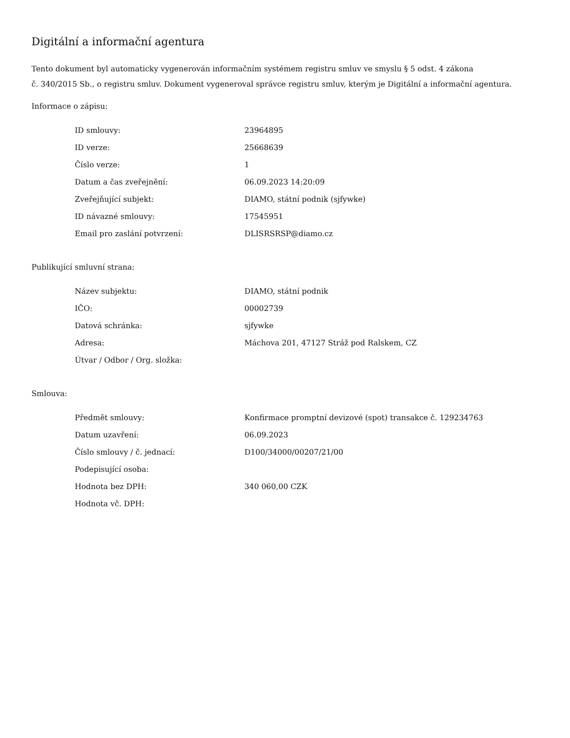Digitální a informační agentura
Tento dokument byl automaticky vygenerován informačním systémem registru smluv ve smyslu § 5 odst. 4 zákona
č. 340/2015 Sb., o registru smluv. Dokument vygeneroval správce registru smluv, kterým je Digitální a informační agentura.
Informace o zápisu:
| ID smlouvy: | 23964895 |
| ID verze: | 25668639 |
| Číslo verze: | 1 |
| Datum a čas zveřejnění: | 06.09.2023 14:20:09 |
| Zveřejňující subjekt: | DIAMO, státní podnik (sjfywke) |
| ID návazné smlouvy: | 17545951 |
| Email pro zaslání potvrzení: | DLISRSRSP@diamo.cz |
Publikující smluvní strana:
| Název subjektu: | DIAMO, státní podnik |
| IČO: | 00002739 |
| Datová schránka: | sjfywke |
| Adresa: | Máchova 201, 47127 Stráž pod Ralskem, CZ |
| Útvar / Odbor / Org. složka: | |
Smlouva:
| Předmět smlouvy: | Konfirmace promptní devizové (spot) transakce č. 129234763 |
| Datum uzavření: | 06.09.2023 |
| Číslo smlouvy / č. jednací: | D100/34000/00207/21/00 |
| Podepisující osoba: | |
| Hodnota bez DPH: | 340 060,00 CZK |
| Hodnota vč. DPH: | |